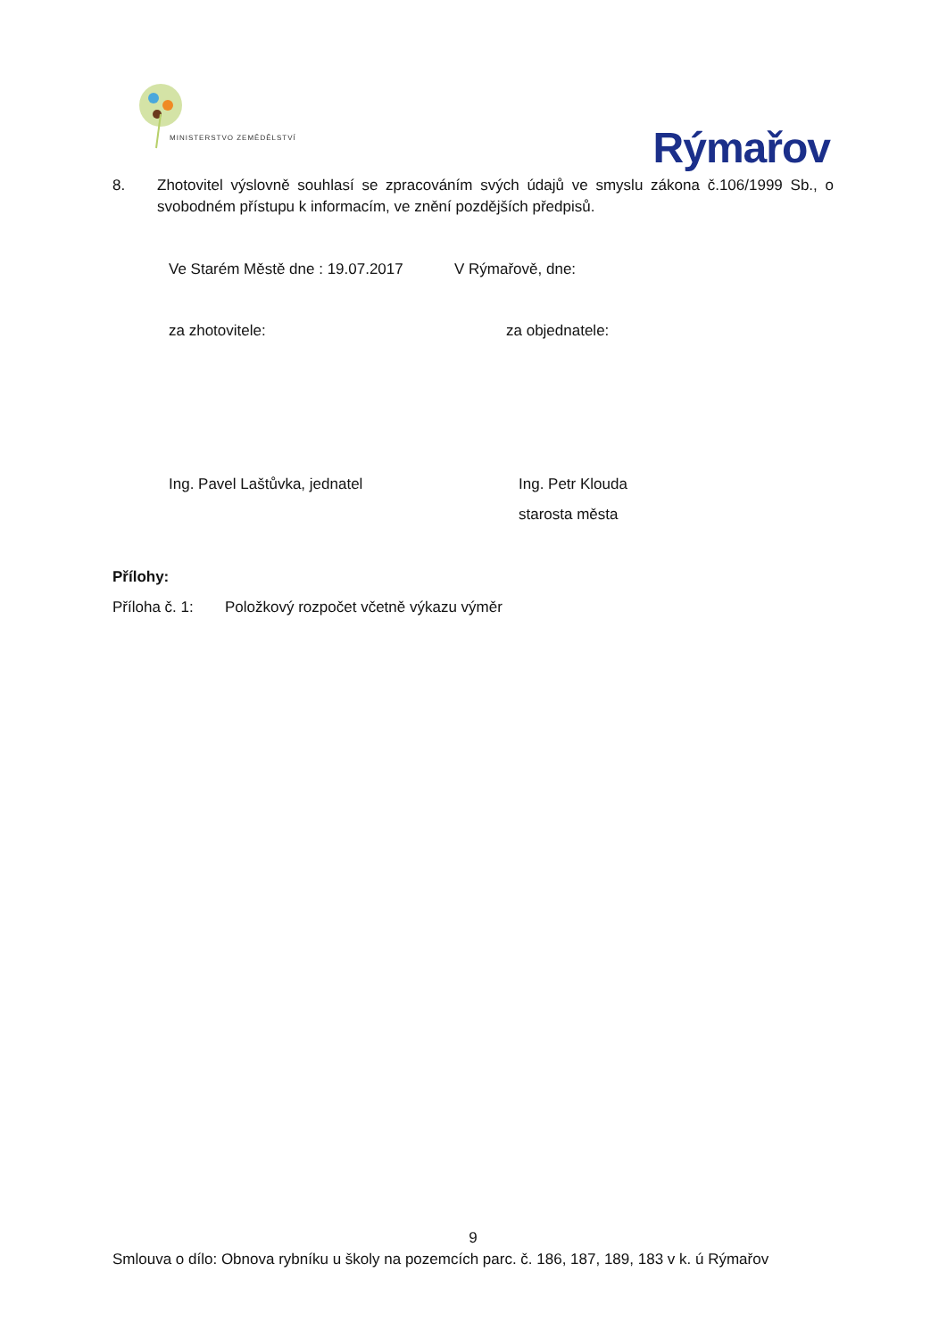MINISTERSTVO ZEMĚDĚLSTVÍ
Rýmařov
8. Zhotovitel výslovně souhlasí se zpracováním svých údajů ve smyslu zákona č.106/1999 Sb., o svobodném přístupu k informacím, ve znění pozdějších předpisů.
Ve Starém Městě dne : 19.07.2017
V Rýmařově, dne:
za zhotovitele: za objednatele:
Ing. Pavel Laštůvka, jednatel Ing. Petr Klouda
starosta města
Přílohy:
Příloha č. 1:
Položkový rozpočet včetně výkazu výměr
9
Smlouva o dílo: Obnova rybníku u školy na pozemcích parc. č. 186, 187, 189, 183 v k. ú Rýmařov